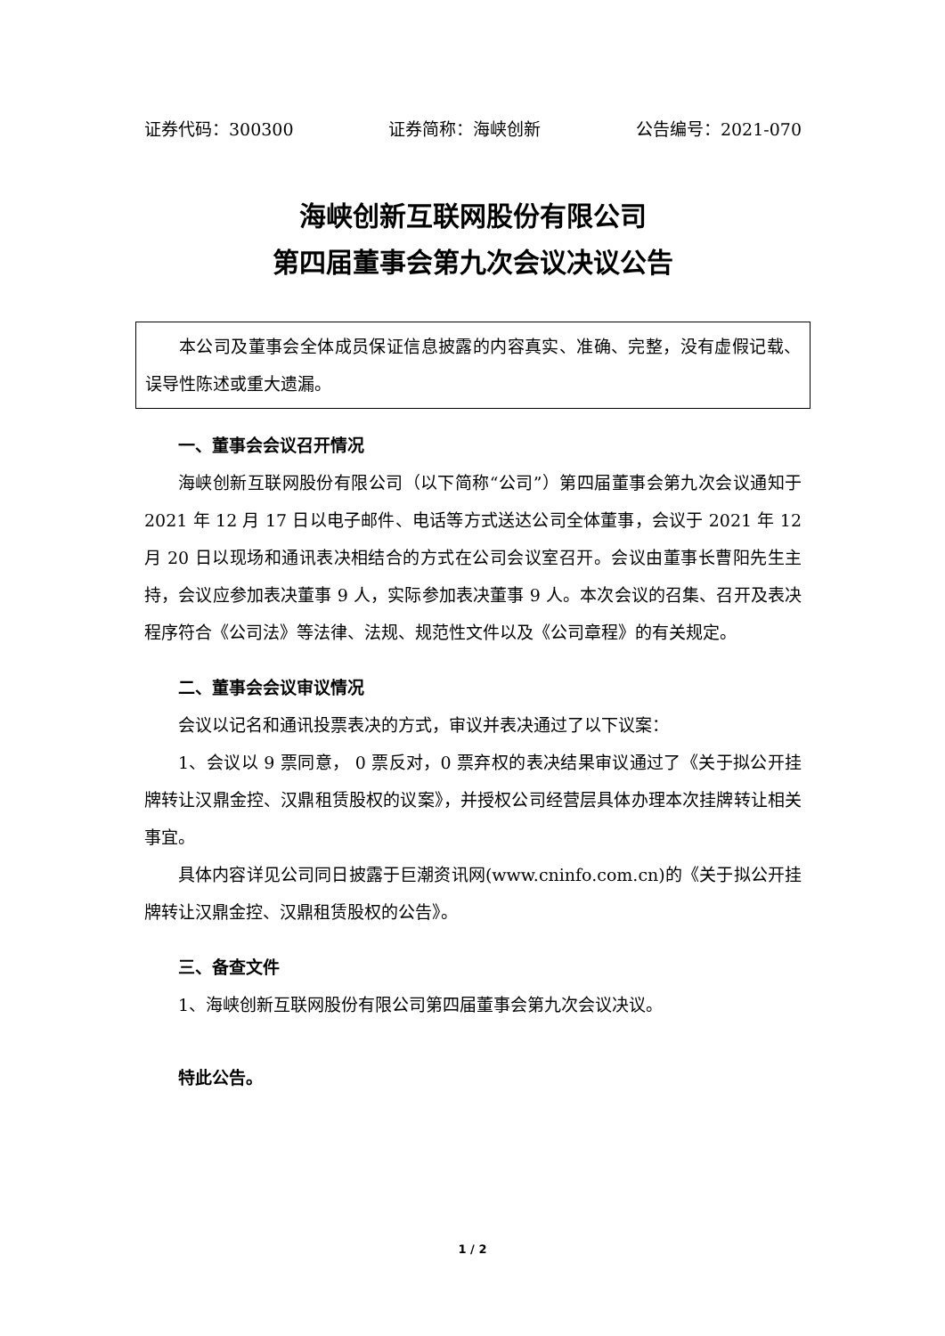证券代码：300300 证券简称：海峡创新 公告编号：2021-070
海峡创新互联网股份有限公司
第四届董事会第九次会议决议公告
本公司及董事会全体成员保证信息披露的内容真实、准确、完整，没有虚假记载、误导性陈述或重大遗漏。
一、董事会会议召开情况
海峡创新互联网股份有限公司（以下简称“公司”）第四届董事会第九次会议通知于 2021 年 12 月 17 日以电子邮件、电话等方式送达公司全体董事，会议于 2021 年 12 月 20 日以现场和通讯表决相结合的方式在公司会议室召开。会议由董事长曹阳先生主持，会议应参加表决董事 9 人，实际参加表决董事 9 人。本次会议的召集、召开及表决程序符合《公司法》等法律、法规、规范性文件以及《公司章程》的有关规定。
二、董事会会议审议情况
会议以记名和通讯投票表决的方式，审议并表决通过了以下议案：
1、会议以 9 票同意， 0 票反对，0 票弃权的表决结果审议通过了《关于拟公开挂牌转让汉鼎金控、汉鼎租赁股权的议案》，并授权公司经营层具体办理本次挂牌转让相关事宜。
具体内容详见公司同日披露于巨潮资讯网(www.cninfo.com.cn)的《关于拟公开挂牌转让汉鼎金控、汉鼎租赁股权的公告》。
三、备查文件
1、海峡创新互联网股份有限公司第四届董事会第九次会议决议。
特此公告。
1 / 2